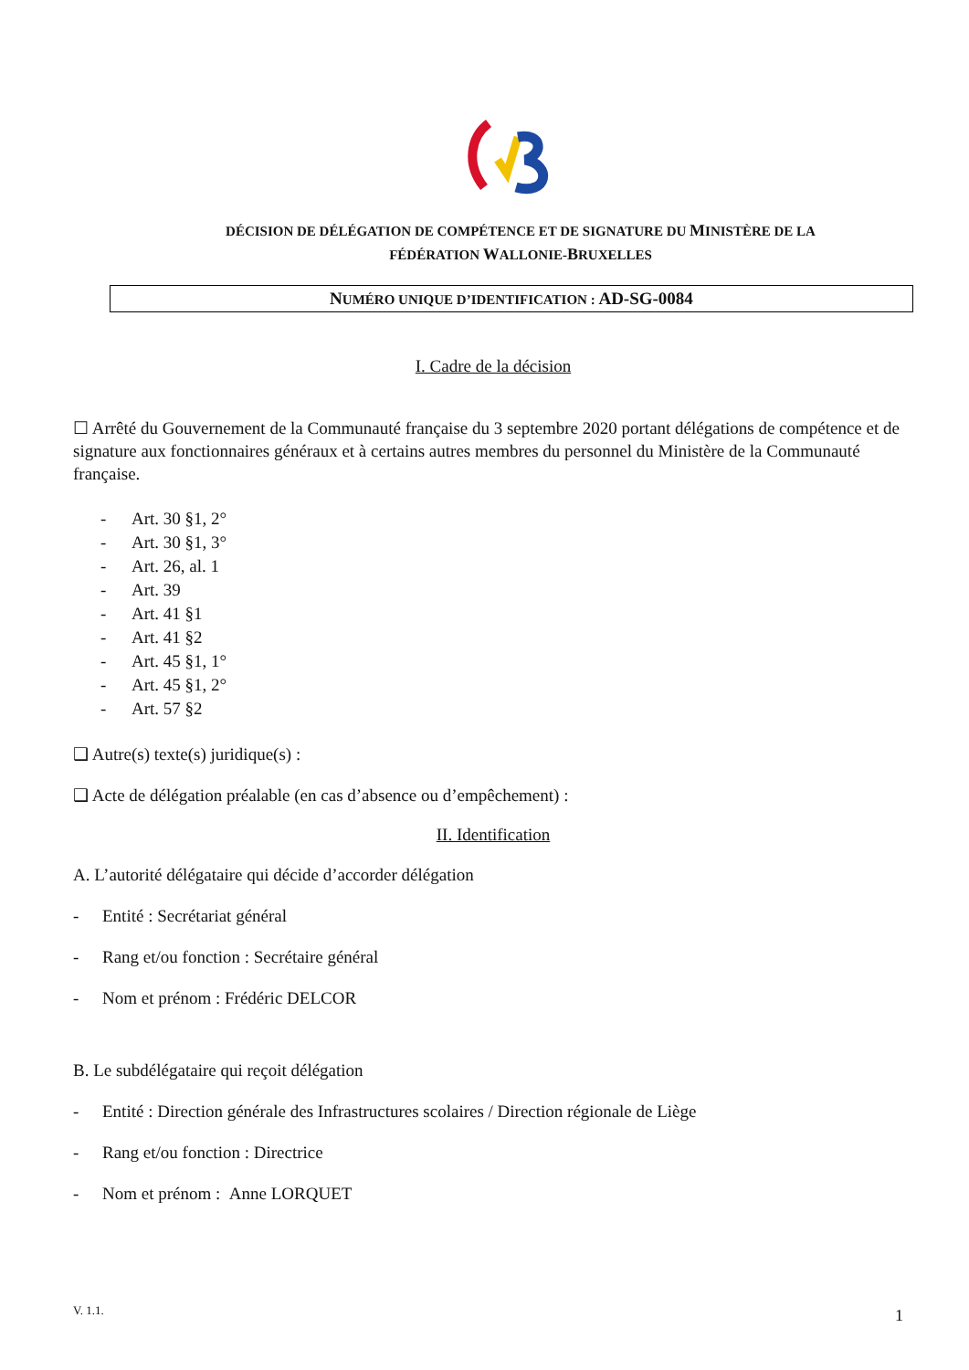DÉCISION DE DÉLÉGATION DE COMPÉTENCE ET DE SIGNATURE DU MINISTÈRE DE LA
FÉDÉRATION WALLONIE-BRUXELLES
NUMÉRO UNIQUE D’IDENTIFICATION : AD-SG-0084
I. Cadre de la décision
☐ Arrêté du Gouvernement de la Communauté française du 3 septembre 2020 portant délégations de compétence et de signature aux fonctionnaires généraux et à certains autres membres du personnel du Ministère de la Communauté française.
- Art. 30 §1, 2°
- Art. 30 §1, 3°
- Art. 26, al. 1
- Art. 39
- Art. 41 §1
- Art. 41 §2
- Art. 45 §1, 1°
- Art. 45 §1, 2°
- Art. 57 §2
❑ Autre(s) texte(s) juridique(s) :
❑ Acte de délégation préalable (en cas d’absence ou d’empêchement) :
II. Identification
A. L’autorité délégataire qui décide d’accorder délégation
- Entité : Secrétariat général
- Rang et/ou fonction : Secrétaire général
- Nom et prénom : Frédéric DELCOR
B. Le subdélégataire qui reçoit délégation
- Entité : Direction générale des Infrastructures scolaires / Direction régionale de Liège
- Rang et/ou fonction : Directrice
- Nom et prénom : Anne LORQUET
V. 1.1. 1